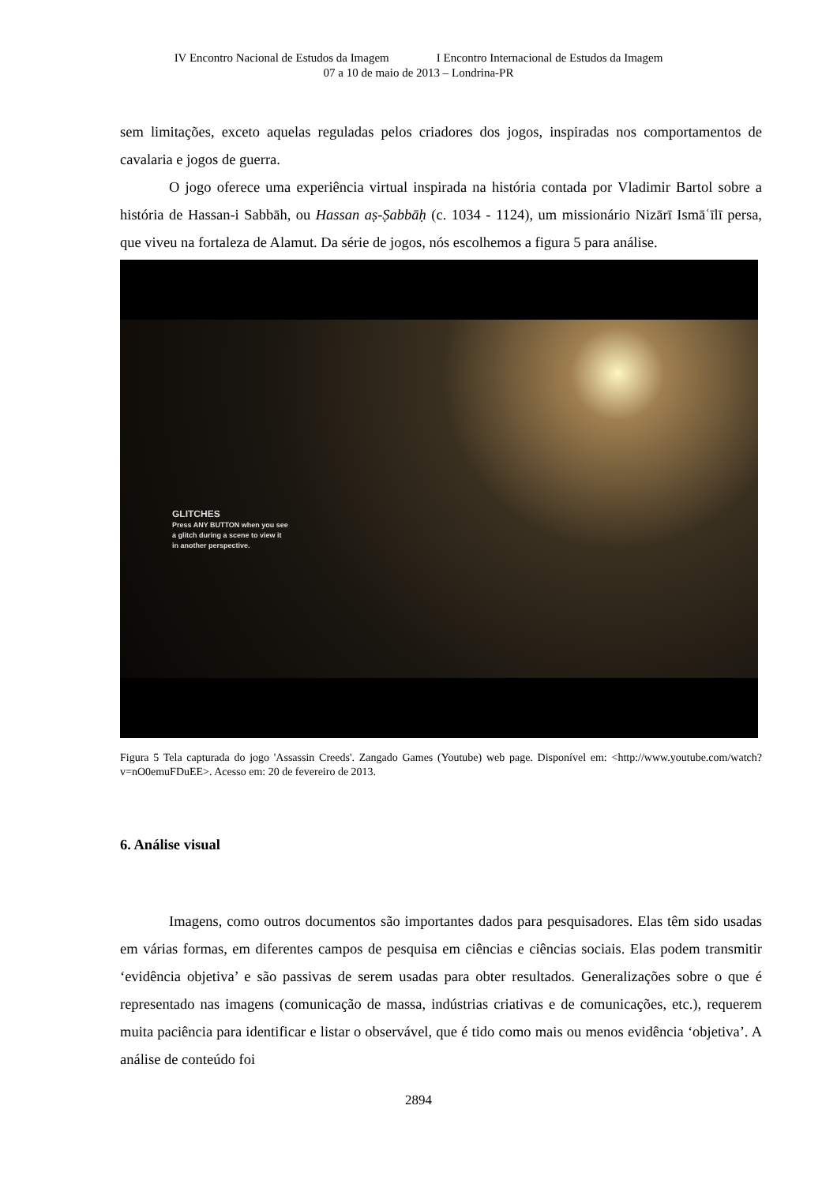IV Encontro Nacional de Estudos da Imagem I Encontro Internacional de Estudos da Imagem
07 a 10 de maio de 2013 – Londrina-PR
sem limitações, exceto aquelas reguladas pelos criadores dos jogos, inspiradas nos comportamentos de cavalaria e jogos de guerra.
O jogo oferece uma experiência virtual inspirada na história contada por Vladimir Bartol sobre a história de Hassan-i Sabbāh, ou Hassan aṣ-Ṣabbāḥ (c. 1034 - 1124), um missionário Nizārī Ismāʿīlī persa, que viveu na fortaleza de Alamut. Da série de jogos, nós escolhemos a figura 5 para análise.
GLITCHES
Press ANY BUTTON when you see
a glitch during a scene to view it
in another perspective.
Figura 5 Tela capturada do jogo 'Assassin Creeds'. Zangado Games (Youtube) web page. Disponível em: <http://www.youtube.com/watch?v=nO0emuFDuEE>. Acesso em: 20 de fevereiro de 2013.
6. Análise visual
Imagens, como outros documentos são importantes dados para pesquisadores. Elas têm sido usadas em várias formas, em diferentes campos de pesquisa em ciências e ciências sociais. Elas podem transmitir ‘evidência objetiva’ e são passivas de serem usadas para obter resultados. Generalizações sobre o que é representado nas imagens (comunicação de massa, indústrias criativas e de comunicações, etc.), requerem muita paciência para identificar e listar o observável, que é tido como mais ou menos evidência ‘objetiva’. A análise de conteúdo foi
2894